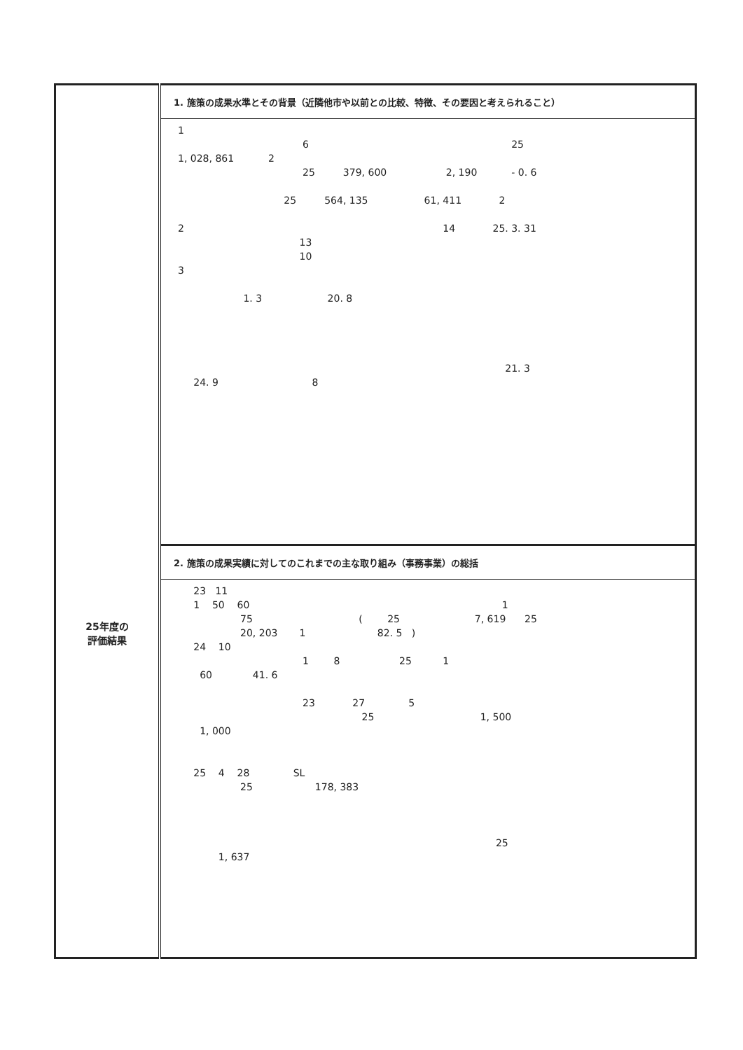| 25年度の 評価結果 | 1. 施策の成果水準とその背景（近隣他市や以前との比較、特徴、その要因と考えられること） 1 6 25 1, 028, 861 2 25 379, 600 2, 190 - 0. 6 25 564, 135 61, 411 2 2 14 25. 3. 31 13 10 3 1. 3 20. 8 21. 3 24. 9 8 |
| | 2. 施策の成果実績に対してのこれまでの主な取り組み（事務事業）の総括 23 11 1 50 60 1 75 ( 25 7, 619 25 20, 203 1 82. 5 ) 24 10 1 8 25 1 60 41. 6 23 27 5 25 1, 500 1, 000 25 4 28 SL 25 178, 383 25 1, 637 |